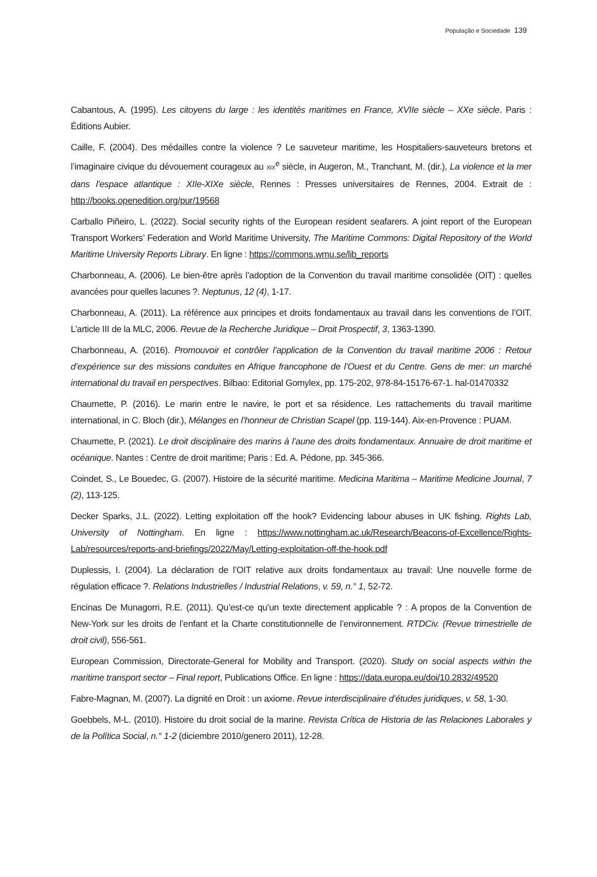População e Sociedade 139
Cabantous, A. (1995). Les citoyens du large : les identités maritimes en France, XVIIe siècle – XXe siècle. Paris : Éditions Aubier.
Caille, F. (2004). Des médailles contre la violence ? Le sauveteur maritime, les Hospitaliers-sauveteurs bretons et l’imaginaire civique du dévouement courageux au XIX<sup>e</sup> siècle, in Augeron, M., Tranchant, M. (dir.), La violence et la mer dans l’espace atlantique : XIIe-XIXe siècle, Rennes : Presses universitaires de Rennes, 2004. Extrait de : http://books.openedition.org/pur/19568
Carballo Piñeiro, L. (2022). Social security rights of the European resident seafarers. A joint report of the European Transport Workers’ Federation and World Maritime University, The Maritime Commons: Digital Repository of the World Maritime University Reports Library. En ligne : https://commons.wmu.se/lib_reports
Charbonneau, A. (2006). Le bien-être après l’adoption de la Convention du travail maritime consolidée (OIT) : quelles avancées pour quelles lacunes ?. Neptunus, 12 (4), 1-17.
Charbonneau, A. (2011). La référence aux principes et droits fondamentaux au travail dans les conventions de l’OIT. L’article III de la MLC, 2006. Revue de la Recherche Juridique – Droit Prospectif, 3, 1363-1390.
Charbonneau, A. (2016). Promouvoir et contrôler l’application de la Convention du travail maritime 2006 : Retour d’expérience sur des missions conduites en Afrique francophone de l’Ouest et du Centre. Gens de mer: un marché international du travail en perspectives. Bilbao: Editorial Gomylex, pp. 175-202, 978-84-15176-67-1. hal-01470332
Chaumette, P. (2016). Le marin entre le navire, le port et sa résidence. Les rattachements du travail maritime international, in C. Bloch (dir.), Mélanges en l’honneur de Christian Scapel (pp. 119-144). Aix-en-Provence : PUAM.
Chaumette, P. (2021). Le droit disciplinaire des marins à l’aune des droits fondamentaux. Annuaire de droit maritime et océanique. Nantes : Centre de droit maritime; Paris : Ed. A. Pédone, pp. 345-366.
Coindet, S., Le Bouedec, G. (2007). Histoire de la sécurité maritime. Medicina Maritima – Maritime Medicine Journal, 7 (2), 113-125.
Decker Sparks, J.L. (2022). Letting exploitation off the hook? Evidencing labour abuses in UK fishing. Rights Lab, University of Nottingham. En ligne : https://www.nottingham.ac.uk/Research/Beacons-of-Excellence/Rights-Lab/resources/reports-and-briefings/2022/May/Letting-exploitation-off-the-hook.pdf
Duplessis, I. (2004). La déclaration de l’OIT relative aux droits fondamentaux au travail: Une nouvelle forme de régulation efficace ?. Relations Industrielles / Industrial Relations, v. 59, n.° 1, 52-72.
Encinas De Munagorri, R.E. (2011). Qu’est-ce qu’un texte directement applicable ? : A propos de la Convention de New-York sur les droits de l’enfant et la Charte constitutionnelle de l’environnement. RTDCiv. (Revue trimestrielle de droit civil), 556-561.
European Commission, Directorate-General for Mobility and Transport. (2020). Study on social aspects within the maritime transport sector – Final report, Publications Office. En ligne : https://data.europa.eu/doi/10.2832/49520
Fabre-Magnan, M. (2007). La dignité en Droit : un axiome. Revue interdisciplinaire d’études juridiques, v. 58, 1-30.
Goebbels, M-L. (2010). Histoire du droit social de la marine. Revista Crítica de Historia de las Relaciones Laborales y de la Política Social, n.° 1-2 (diciembre 2010/genero 2011), 12-28.